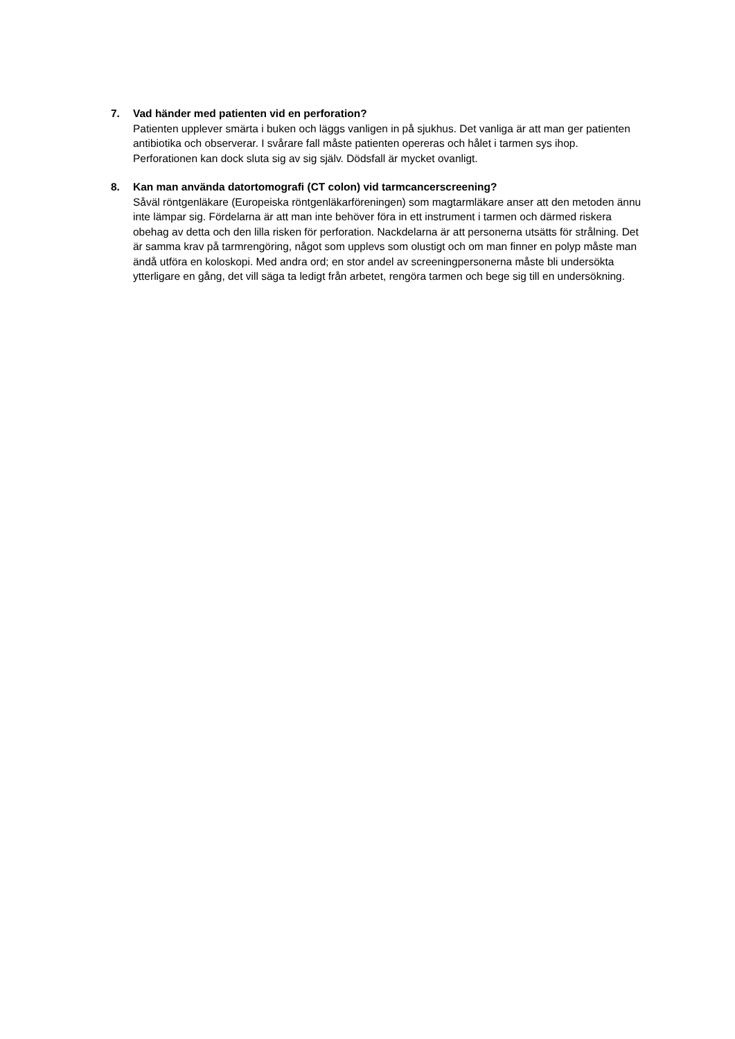7.
Vad händer med patienten vid en perforation?
Patienten upplever smärta i buken och läggs vanligen in på sjukhus. Det vanliga är att man ger patienten antibiotika och observerar. I svårare fall måste patienten opereras och hålet i tarmen sys ihop. Perforationen kan dock sluta sig av sig själv. Dödsfall är mycket ovanligt.
8.
Kan man använda datortomografi (CT colon) vid tarmcancerscreening?
Såväl röntgenläkare (Europeiska röntgenläkarföreningen) som magtarmläkare anser att den metoden ännu inte lämpar sig. Fördelarna är att man inte behöver föra in ett instrument i tarmen och därmed riskera obehag av detta och den lilla risken för perforation. Nackdelarna är att personerna utsätts för strålning. Det är samma krav på tarmrengöring, något som upplevs som olustigt och om man finner en polyp måste man ändå utföra en koloskopi. Med andra ord; en stor andel av screeningpersonerna måste bli undersökta ytterligare en gång, det vill säga ta ledigt från arbetet, rengöra tarmen och bege sig till en undersökning.